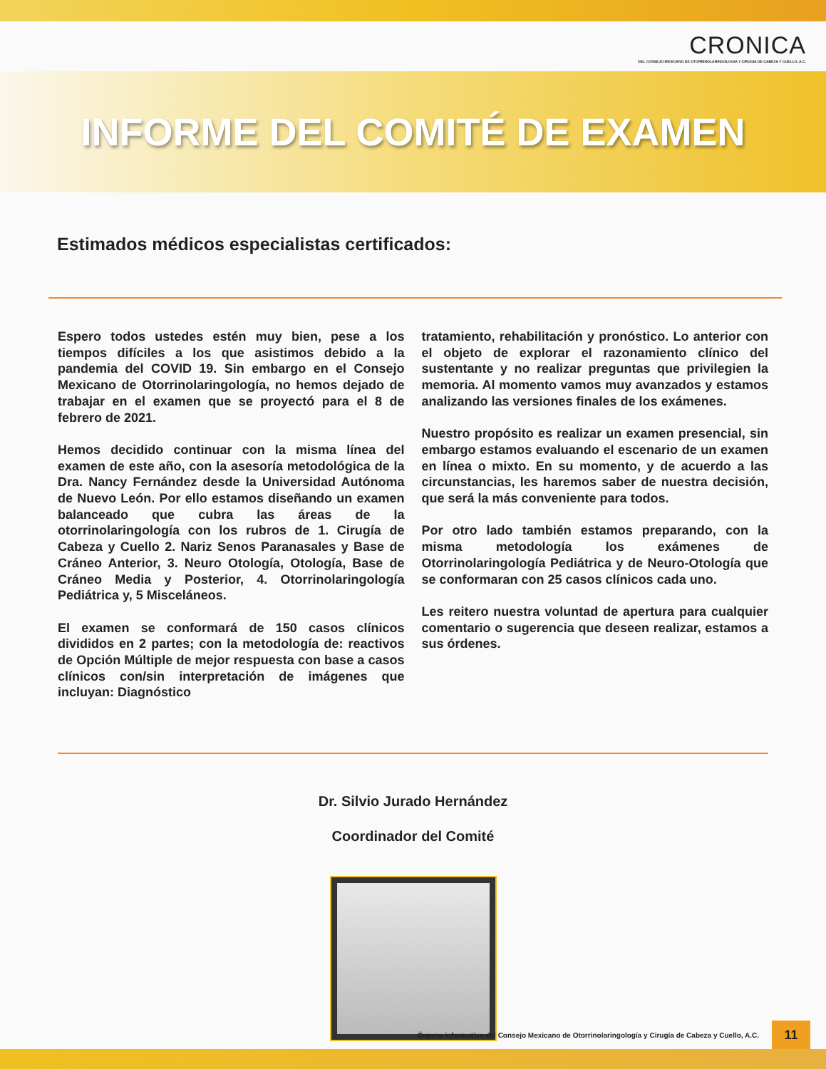CRONICA
DEL CONSEJO MEXICANO DE OTORRINOLARINGOLOGIA Y CIRUGIA DE CABEZA Y CUELLO, A.C.
INFORME DEL COMITÉ DE EXAMEN
Estimados médicos especialistas certificados:
Espero todos ustedes estén muy bien, pese a los tiempos difíciles a los que asistimos debido a la pandemia del COVID 19. Sin embargo en el Consejo Mexicano de Otorrinolaringología, no hemos dejado de trabajar en el examen que se proyectó para el 8 de febrero de 2021.
Hemos decidido continuar con la misma línea del examen de este año, con la asesoría metodológica de la Dra. Nancy Fernández desde la Universidad Autónoma de Nuevo León. Por ello estamos diseñando un examen balanceado que cubra las áreas de la otorrinolaringología con los rubros de 1. Cirugía de Cabeza y Cuello 2. Nariz Senos Paranasales y Base de Cráneo Anterior, 3. Neuro Otología, Otología, Base de Cráneo Media y Posterior, 4. Otorrinolaringología Pediátrica y, 5 Misceláneos.
El examen se conformará de 150 casos clínicos divididos en 2 partes; con la metodología de: reactivos de Opción Múltiple de mejor respuesta con base a casos clínicos con/sin interpretación de imágenes que incluyan: Diagnóstico
tratamiento, rehabilitación y pronóstico. Lo anterior con el objeto de explorar el razonamiento clínico del sustentante y no realizar preguntas que privilegien la memoria. Al momento vamos muy avanzados y estamos analizando las versiones finales de los exámenes.
Nuestro propósito es realizar un examen presencial, sin embargo estamos evaluando el escenario de un examen en línea o mixto. En su momento, y de acuerdo a las circunstancias, les haremos saber de nuestra decisión, que será la más conveniente para todos.
Por otro lado también estamos preparando, con la misma metodología los exámenes de Otorrinolaringología Pediátrica y de Neuro-Otología que se conformaran con 25 casos clínicos cada uno.
Les reitero nuestra voluntad de apertura para cualquier comentario o sugerencia que deseen realizar, estamos a sus órdenes.
Dr. Silvio Jurado Hernández
Coordinador del Comité
Órgano informativo del Consejo Mexicano de Otorrinolaringología y Cirugía de Cabeza y Cuello, A.C. 11